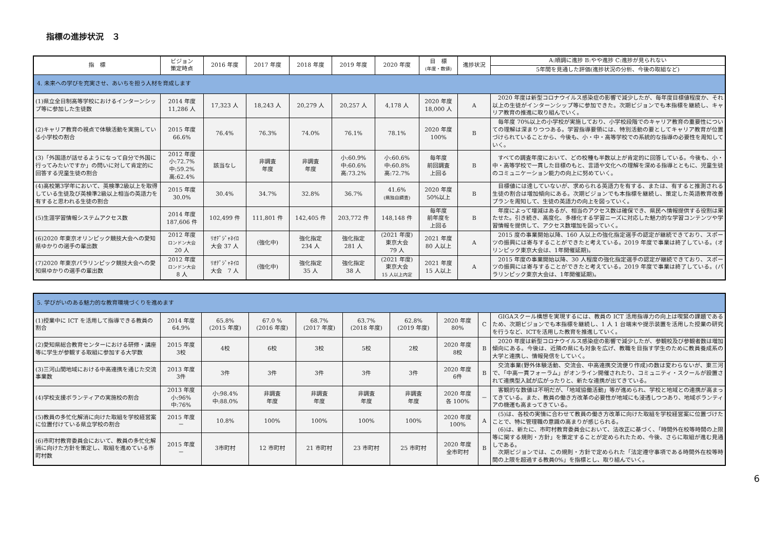指標の進捗状況　３
| 指 標 | ビジョン 策定時点 | 2016 年度 | 2017 年度 | 2018 年度 | 2019 年度 | 2020 年度 | 目 標 (年度・数値) | 進捗状況 | A:順調に進捗 B:やや進捗 C:進捗が見られない |
| --- | --- | --- | --- | --- | --- | --- | --- | --- | --- |
| | | | | | | | | | 5年間を見通した評価(進捗状況の分析、今後の取組など) |
| 4. 未来への学びを充実させ、あいちを担う人材を育成します | | | | | | | | | |
| (1)県立全日制高等学校におけるインターンシップ等に参加した生徒数 | 2014 年度 11,286 人 | 17,323 人 | 18,243 人 | 20,279 人 | 20,257 人 | 4,178 人 | 2020 年度 18,000 人 | A | 2020 年度は新型コロナウイルス感染症の影響で減少したが、毎年度目標値程度か、それ以上の生徒がインターンシップ等に参加できた。次期ビジョンでも本指標を継続し、キャリア教育の推進に取り組んでいく。 |
| (2)キャリア教育の視点で体験活動を実施している小学校の割合 | 2015 年度 66.6% | 76.4% | 76.3% | 74.0% | 76.1% | 78.1% | 2020 年度 100% | B | 毎年度 70%以上の小学校が実施しており、小学校段階でのキャリア教育の重要性についての理解は深まりつつある。学習指導要領には、特別活動の要としてキャリア教育が位置づけられていることから、今後も、小・中・高等学校での系統的な指導の必要性を周知していく。 |
| (3)「外国語が話せるようになって自分で外国に行ってみたいですか」の問いに対して肯定的に回答する児童生徒の割合 | 2012 年度 小:72.7% 中:59.2% 高:62.4% | 該当なし | 非調査 年度 | 非調査 年度 | 小:60.9% 中:60.6% 高:73.2% | 小:60.6% 中:60.8% 高:72.7% | 毎年度 前回調査 上回る | B | すべての調査年度において、どの校種も半数以上が肯定的に回答している。今後も、小・中・高等学校で一貫した目標のもと、言語や文化への理解を深める指導とともに、児童生徒のコミュニケーション能力の向上に努めていく。 |
| (4)高校第3学年において、英検準2級以上を取得している生徒及び英検準2級以上相当の英語力を有すると思われる生徒の割合 | 2015 年度 30.0% | 30.4% | 34.7% | 32.8% | 36.7% | 41.6% (県独自調査) | 2020 年度 50%以上 | B | 目標値には達していないが、求められる英語力を有する、または、有すると推測される生徒の割合は増加傾向にある。次期ビジョンでも本指標を継続し、策定した英語教育改善プランを周知して、生徒の英語力の向上を図っていく。 |
| (5)生涯学習情報システムアクセス数 | 2014 年度 187,606 件 | 102,499 件 | 111,801 件 | 142,405 件 | 203,772 件 | 148,148 件 | 毎年度 前年度を 上回る | B | 年度によって増減はあるが、相当のアクセス数は確保でき、県民へ情報提供する役割は果たせた。引き続き、高度化、多様化する学習ニーズに対応した魅力的な学習コンテンツや学習情報を提供して、アクセス数増加を図っていく。 |
| (6)2020 年東京オリンピック競技大会への愛知県ゆかりの選手の輩出数 | 2012 年度 ロンドン大会 20 人 | ﾘｵﾃﾞｼﾞｬﾈｲﾛ 大会 37 人 | (強化中) | 強化指定 234 人 | 強化指定 281 人 | (2021 年度) 東京大会 79 人 | 2021 年度 80 人以上 | A | 2015 度の事業開始以降、160 人以上の強化指定選手の認定が継続できており、スポーツの振興には寄与することができたと考えている。2019 年度で事業は終了している。(オリンピック東京大会は、1年開催延期)。 |
| (7)2020 年東京パラリンピック競技大会への愛知県ゆかりの選手の輩出数 | 2012 年度 ロンドン大会 8 人 | ﾘｵﾃﾞｼﾞｬﾈｲﾛ 大会 7 人 | (強化中) | 強化指定 35 人 | 強化指定 38 人 | (2021 年度) 東京大会 15 人以上内定 | 2021 年度 15 人以上 | A | 2015 年度の事業開始以降、30 人程度の強化指定選手の認定が継続できており、スポーツの振興には寄与することができたと考えている。2019 年度で事業は終了している。(パラリンピック東京大会は、1年開催延期)。 |
| 5. 学びがいのある魅力的な教育環境づくりを進めます | | | | | | | | | |
| (1)授業中に ICT を活用して指導できる教員の割合 | 2014 年度 64.9% | 65.8% (2015 年度) | 67.0 % (2016 年度) | 68.7% (2017 年度) | 63.7% (2018 年度) | 62.8% (2019 年度) | 2020 年度 80% | C | GIGAスクール構想を実現するには、教員の ICT 活用指導力の向上は喫緊の課題であるため、次期ビジョンでも本指標を継続し、1 人 1 台端末や提示装置を活用した授業の研究を行うなど、ICTを活用した教育を推進していく。 |
| (2)愛知県総合教育センターにおける研修・講座等に学生が参観する取組に参加する大学数 | 2015 年度 3校 | 4校 | 6校 | 3校 | 5校 | 2校 | 2020 年度 8校 | B | 2020 年度は新型コロナウイルス感染症の影響で減少したが、参観校及び参観者数は増加傾向にある。今後は、近隣の県にも対象を広げ、教職を目指す学生のために教員養成系の大学と連携し、情報発信をしていく。 |
| (3)三河山間地域における中高連携を通じた交流事業数 | 2013 年度 3件 | 3件 | 3件 | 3件 | 3件 | 3件 | 2020 年度 6件 | B | 交流事業(野外体験活動、交流会、中高連携交流便り作成)の数は変わらないが、東三河で、「中高一貫フォーラム」がオンライン開催されたり、コミュニティ・スクールが設置されて連携型入試が広がったりと、新たな連携が出てきている。 |
| (4)学校支援ボランティアの実施校の割合 | 2013 年度 小:96% 中:76% | 小:98.4% 中:88.0% | 非調査 年度 | 非調査 年度 | 非調査 年度 | 非調査 年度 | 2020 年度 各 100% | － | 客観的な数値は不明だが、「地域協働活動」等が進められ、学校と地域との連携が高まってきている。また、教員の働き方改革の必要性が地域にも浸透しつつあり、地域ボランティアの機運も高まってきている。 |
| (5)教員の多忙化解消に向けた取組を学校経営案に位置付けている県立学校の割合 | 2015 年度 － | 10.8% | 100% | 100% | 100% | 100% | 2020 年度 100% | A | (5)は、各校の実情に合わせて教員の働き方改革に向けた取組を学校経営案に位置づけたことで、特に管理職の意識の高まりが感じられる。 (6)は、新たに、市町村教育委員会において、法改正に基づく、「時間外在校等時間の上限等に関する規則・方針」を策定することが定められたため、今後、さらに取組が進む見通しである。 次期ビジョンでは、この規則・方針で定められた「法定遵守事項である時間外在校等時間の上限を超過する教員0%」を指標とし、取り組んでいく。 |
| (6)市町村教育委員会において、教員の多忙化解消に向けた方針を策定し、取組を進めている市町村数 | 2015 年度 － | 3市町村 | 12 市町村 | 21 市町村 | 23 市町村 | 25 市町村 | 2020 年度 全市町村 | B | |
6